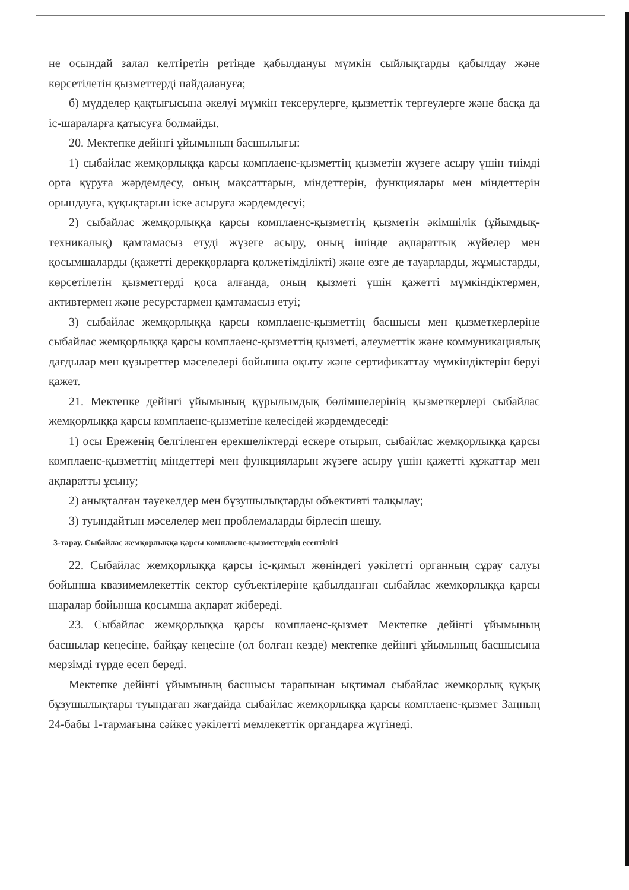не осындай залал келтіретін ретінде қабылдануы мүмкін сыйлықтарды қабылдау және көрсетілетін қызметтерді пайдалануға;
б) мүдделер қақтығысына әкелуі мүмкін тексерулерге, қызметтік тергеулерге және басқа да іс-шараларға қатысуға болмайды.
20. Мектепке дейінгі ұйымының басшылығы:
1) сыбайлас жемқорлыққа қарсы комплаенс-қызметтің қызметін жүзеге асыру үшін тиімді орта құруға жәрдемдесу, оның мақсаттарын, міндеттерін, функциялары мен міндеттерін орындауға, құқықтарын іске асыруға жәрдемдесуі;
2) сыбайлас жемқорлыққа қарсы комплаенс-қызметтің қызметін әкімшілік (ұйымдық-техникалық) қамтамасыз етуді жүзеге асыру, оның ішінде ақпараттық жүйелер мен қосымшаларды (қажетті дерекқорларға қолжетімділікті) және өзге де тауарларды, жұмыстарды, көрсетілетін қызметтерді қоса алғанда, оның қызметі үшін қажетті мүмкіндіктермен, активтермен және ресурстармен қамтамасыз етуі;
3) сыбайлас жемқорлыққа қарсы комплаенс-қызметтің басшысы мен қызметкерлеріне сыбайлас жемқорлыққа қарсы комплаенс-қызметтің қызметі, әлеуметтік және коммуникациялық дағдылар мен құзыреттер мәселелері бойынша оқыту және сертификаттау мүмкіндіктерін беруі қажет.
21. Мектепке дейінгі ұйымының құрылымдық бөлімшелерінің қызметкерлері сыбайлас жемқорлыққа қарсы комплаенс-қызметіне келесідей жәрдемдеседі:
1) осы Ереженің белгіленген ерекшеліктерді ескере отырып, сыбайлас жемқорлыққа қарсы комплаенс-қызметтің міндеттері мен функцияларын жүзеге асыру үшін қажетті құжаттар мен ақпаратты ұсыну;
2) анықталған тәуекелдер мен бұзушылықтарды объективті талқылау;
3) туындайтын мәселелер мен проблемаларды бірлесіп шешу.
3-тарау. Сыбайлас жемқорлыққа қарсы комплаенс-қызметтердің есептілігі
22. Сыбайлас жемқорлыққа қарсы іс-қимыл жөніндегі уәкілетті органның сұрау салуы бойынша квазимемлекеттік сектор субъектілеріне қабылданған сыбайлас жемқорлыққа қарсы шаралар бойынша қосымша ақпарат жібереді.
23. Сыбайлас жемқорлыққа қарсы комплаенс-қызмет Мектепке дейінгі ұйымының басшылар кеңесіне, байқау кеңесіне (ол болған кезде) мектепке дейінгі ұйымының басшысына мерзімді түрде есеп береді.
Мектепке дейінгі ұйымының басшысы тарапынан ықтимал сыбайлас жемқорлық құқық бұзушылықтары туындаған жағдайда сыбайлас жемқорлыққа қарсы комплаенс-қызмет Заңның 24-бабы 1-тармағына сәйкес уәкілетті мемлекеттік органдарға жүгінеді.